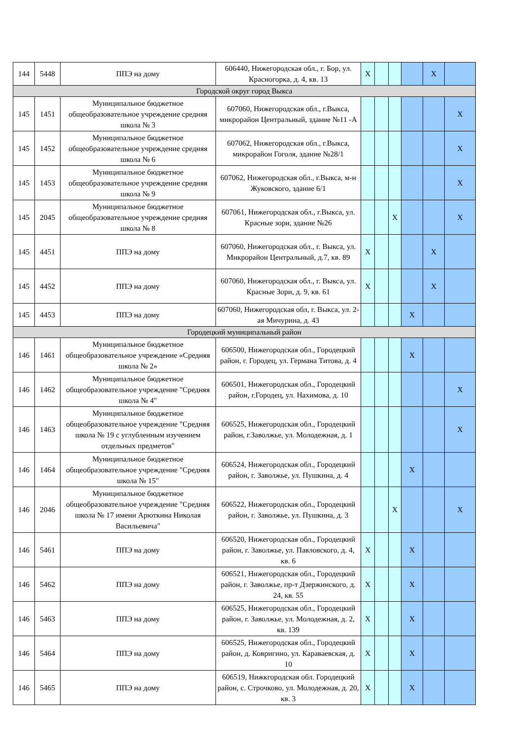| 144 | 5448 | ППЭ на дому | 606440, Нижегородская обл., г. Бор, ул. Красногорка, д. 4, кв. 13 | X | | | | X | |
| Городской округ город Выкса | | | | | | | | | |
| 145 | 1451 | Муниципальное бюджетное общеобразовательное учреждение средняя школа № 3 | 607060, Нижегородская обл., г.Выкса, микрорайон Центральный, здание №11 -А | | | | | | X |
| 145 | 1452 | Муниципальное бюджетное общеобразовательное учреждение средняя школа № 6 | 607062, Нижегородская обл., г.Выкса, микрорайон Гоголя, здание №28/1 | | | | | | X |
| 145 | 1453 | Муниципальное бюджетное общеобразовательное учреждение средняя школа № 9 | 607062, Нижегородская обл., г.Выкса, м-н Жуковского, здание 6/1 | | | | | | X |
| 145 | 2045 | Муниципальное бюджетное общеобразовательное учреждение средняя школа № 8 | 607061, Нижегородская обл., г.Выкса, ул. Красные зори, здание №26 | | | X | | | X |
| 145 | 4451 | ППЭ на дому | 607060, Нижегородская обл., г. Выкса, ул. Микрорайон Центральный, д.7, кв. 89 | X | | | | X | |
| 145 | 4452 | ППЭ на дому | 607060, Нижегородская обл., г. Выкса, ул. Красные Зори, д. 9, кв. 61 | X | | | | X | |
| 145 | 4453 | ППЭ на дому | 607060, Нижегородская обл, г. Выкса, ул. 2-ая Мичурина, д. 43 | | | | X | | |
| Городецкий муниципальный район | | | | | | | | | |
| 146 | 1461 | Муниципальное бюджетное общеобразовательное учреждение «Средняя школа № 2» | 606500, Нижегородская обл., Городецкий район, г. Городец, ул. Германа Титова, д. 4 | | | | X | | |
| 146 | 1462 | Муниципальное бюджетное общеобразовательное учреждение "Средняя школа № 4" | 606501, Нижегородская обл., Городецкий район, г.Городец, ул. Нахимова, д. 10 | | | | | | X |
| 146 | 1463 | Муниципальное бюджетное общеобразовательное учреждение "Средняя школа № 19 с углубленным изучением отдельных предметов" | 606525, Нижегородская обл., Городецкий район, г.Заволжье, ул. Молодежная, д. 1 | | | | | | X |
| 146 | 1464 | Муниципальное бюджетное общеобразовательное учреждение "Средняя школа № 15" | 606524, Нижегородская обл., Городецкий район, г. Заволжье, ул. Пушкина, д. 4 | | | | X | | |
| 146 | 2046 | Муниципальное бюджетное общеобразовательное учреждение "Средняя школа № 17 имени Арюткина Николая Васильевича" | 606522, Нижегородская обл., Городецкий район, г. Заволжье, ул. Пушкина, д. 3 | | | X | | | X |
| 146 | 5461 | ППЭ на дому | 606520, Нижегородская обл., Городецкий район, г. Заволжье, ул. Павловского, д. 4, кв. 6 | X | | | X | | |
| 146 | 5462 | ППЭ на дому | 606521, Нижегородская обл., Городецкий район, г. Заволжье, пр-т Дзержинского, д. 24, кв. 55 | X | | | X | | |
| 146 | 5463 | ППЭ на дому | 606525, Нижегородская обл., Городецкий район, г. Заволжье, ул. Молодежная, д. 2, кв. 139 | X | | | X | | |
| 146 | 5464 | ППЭ на дому | 606525, Нижегородская обл., Городецкий район, д. Ковригино, ул. Караваевская, д. 10 | X | | | X | | |
| 146 | 5465 | ППЭ на дому | 606519, Нижкгородская обл. Городецкий район, с. Строчково, ул. Молодежная, д. 20, кв. 3 | X | | | X | | |